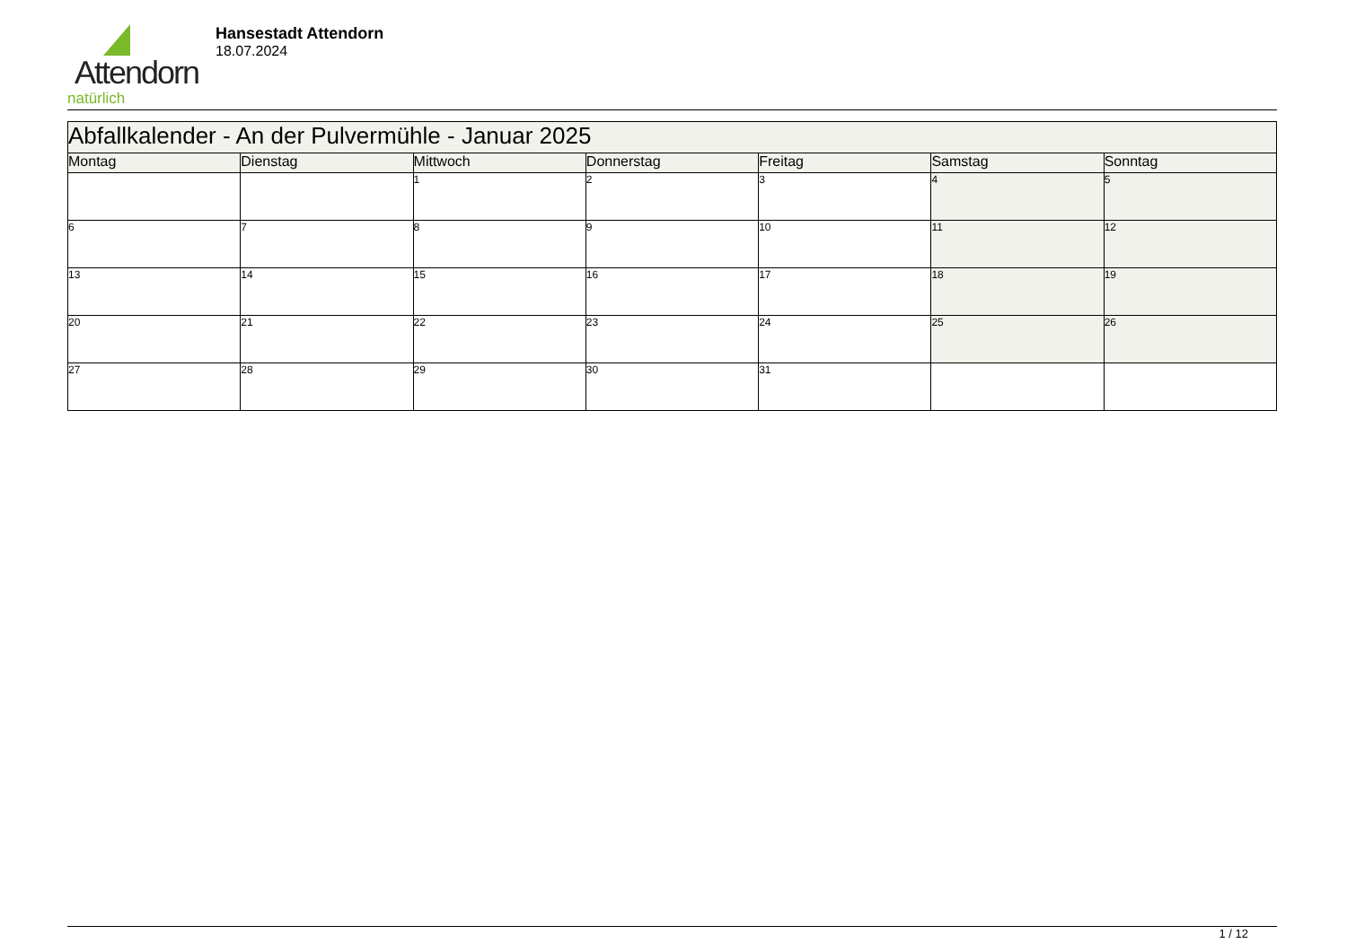Attendorn
natürlich
Hansestadt Attendorn
18.07.2024
| Abfallkalender - An der Pulvermühle - Januar 2025 | | | | | | |
| --- | --- | --- | --- | --- | --- | --- |
| Montag | Dienstag | Mittwoch | Donnerstag | Freitag | Samstag | Sonntag |
| | | 1 | 2 | 3 | 4 | 5 |
| 6 | 7 | 8 | 9 | 10 | 11 | 12 |
| 13 | 14 | 15 | 16 | 17 | 18 | 19 |
| 20 | 21 | 22 | 23 | 24 | 25 | 26 |
| 27 | 28 | 29 | 30 | 31 | | |
1 / 12